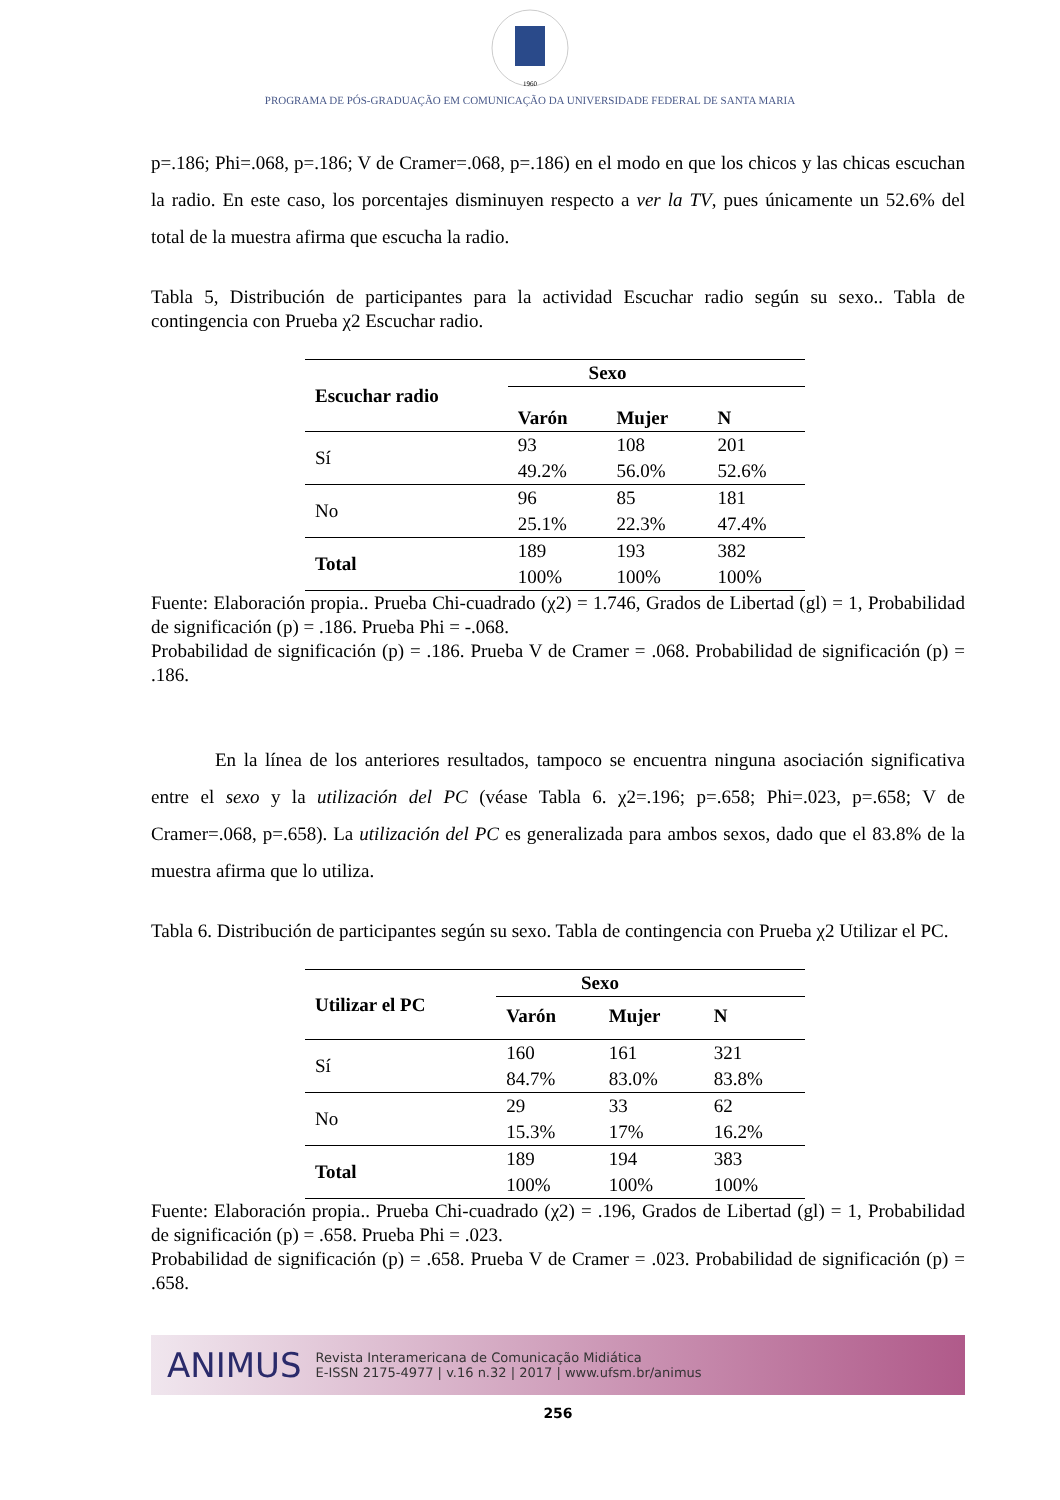1960
PROGRAMA DE PÓS-GRADUAÇÃO EM COMUNICAÇÃO DA UNIVERSIDADE FEDERAL DE SANTA MARIA
p=.186; Phi=.068, p=.186; V de Cramer=.068, p=.186) en el modo en que los chicos y las chicas escuchan la radio. En este caso, los porcentajes disminuyen respecto a ver la TV, pues únicamente un 52.6% del total de la muestra afirma que escucha la radio.
Tabla 5, Distribución de participantes para la actividad Escuchar radio según su sexo.. Tabla de contingencia con Prueba χ2 Escuchar radio.
| Escuchar radio | Sexo | | |
| --- | --- | --- | --- |
| | Varón | Mujer | N |
| Sí | 93 | 108 | 201 |
| | 49.2% | 56.0% | 52.6% |
| No | 96 | 85 | 181 |
| | 25.1% | 22.3% | 47.4% |
| Total | 189 | 193 | 382 |
| | 100% | 100% | 100% |
Fuente: Elaboración propia.. Prueba Chi-cuadrado (χ2) = 1.746, Grados de Libertad (gl) = 1, Probabilidad de significación (p) = .186. Prueba Phi = -.068.
Probabilidad de significación (p) = .186. Prueba V de Cramer = .068. Probabilidad de significación (p) = .186.
En la línea de los anteriores resultados, tampoco se encuentra ninguna asociación significativa entre el sexo y la utilización del PC (véase Tabla 6. χ2=.196; p=.658; Phi=.023, p=.658; V de Cramer=.068, p=.658). La utilización del PC es generalizada para ambos sexos, dado que el 83.8% de la muestra afirma que lo utiliza.
Tabla 6. Distribución de participantes según su sexo. Tabla de contingencia con Prueba χ2 Utilizar el PC.
| Utilizar el PC | Sexo | | |
| --- | --- | --- | --- |
| | Varón | Mujer | N |
| Sí | 160 | 161 | 321 |
| | 84.7% | 83.0% | 83.8% |
| No | 29 | 33 | 62 |
| | 15.3% | 17% | 16.2% |
| Total | 189 | 194 | 383 |
| | 100% | 100% | 100% |
Fuente: Elaboración propia.. Prueba Chi-cuadrado (χ2) = .196, Grados de Libertad (gl) = 1, Probabilidad de significación (p) = .658. Prueba Phi = .023.
Probabilidad de significación (p) = .658. Prueba V de Cramer = .023. Probabilidad de significación (p) = .658.
ANIMUS Revista Interamericana de Comunicação Midiática
E-ISSN 2175-4977 | v.16 n.32 | 2017 | www.ufsm.br/animus
256